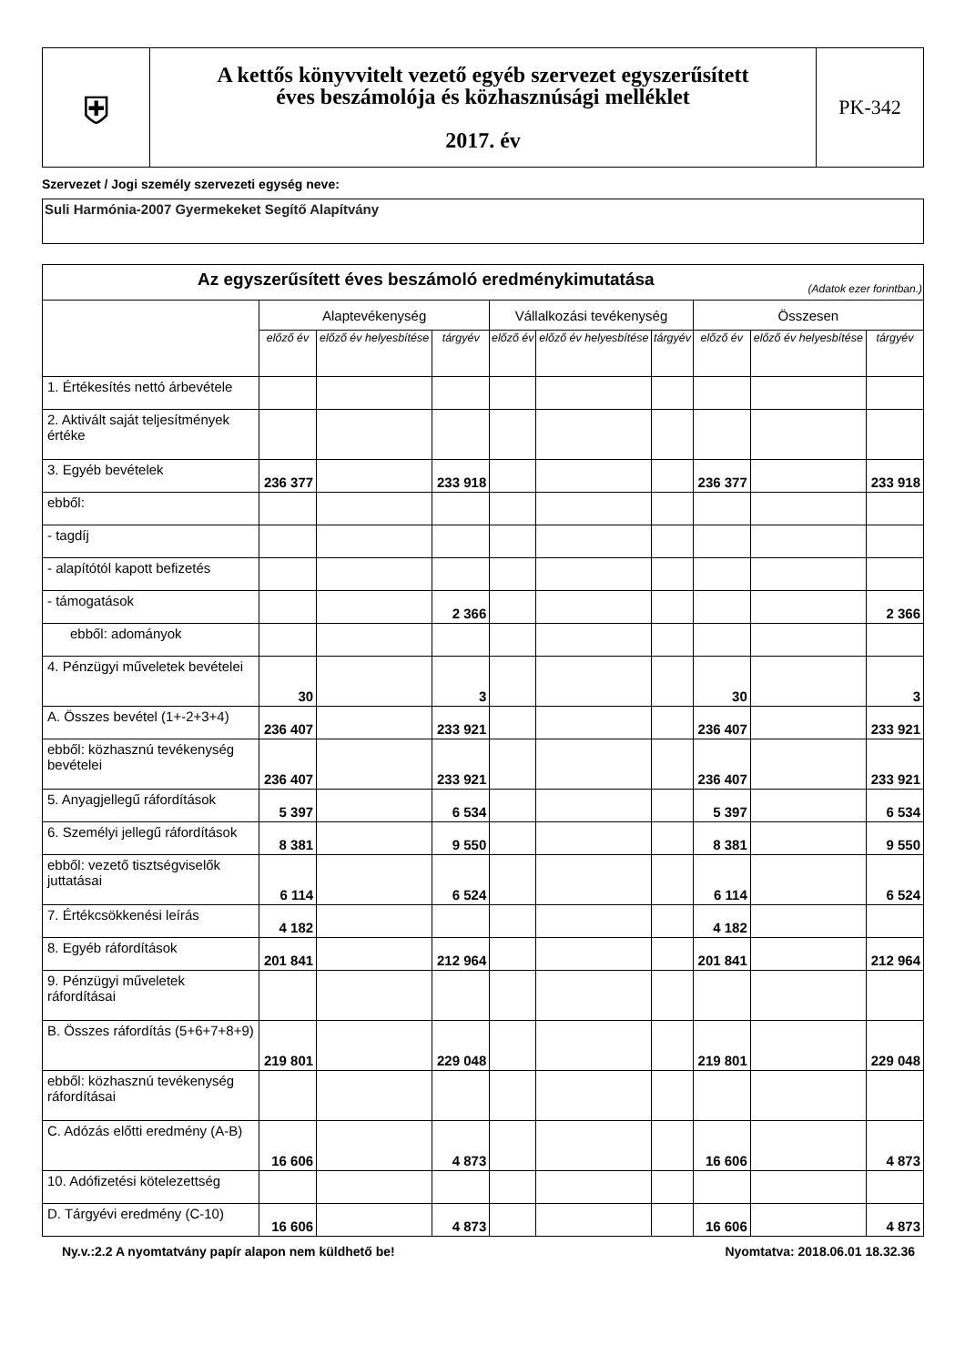| ⛨ | A kettős könyvvitelt vezető egyéb szervezet egyszerűsített éves beszámolója és közhasznúsági melléklet 2017. év | PK-342 |
Szervezet / Jogi személy szervezeti egység neve:
Suli Harmónia-2007 Gyermekeket Segítő Alapítvány
| Az egyszerűsített éves beszámoló eredménykimutatása (Adatok ezer forintban.) | | | | | | | | | |
| --- | --- | --- | --- | --- | --- | --- | --- | --- | --- |
| | Alaptevékenység | | | Vállalkozási tevékenység | | | Összesen | | |
| | előző év | előző év helyesbítése | tárgyév | előző év | előző év helyesbítése | tárgyév | előző év | előző év helyesbítése | tárgyév |
| 1. Értékesítés nettó árbevétele | | | | | | | | | |
| 2. Aktivált saját teljesítmények értéke | | | | | | | | | |
| 3. Egyéb bevételek | 236 377 | | 233 918 | | | | 236 377 | | 233 918 |
| ebből: | | | | | | | | | |
| - tagdíj | | | | | | | | | |
| - alapítótól kapott befizetés | | | | | | | | | |
| - támogatások | | | 2 366 | | | | | | 2 366 |
| ebből: adományok | | | | | | | | | |
| 4. Pénzügyi műveletek bevételei | 30 | | 3 | | | | 30 | | 3 |
| A. Összes bevétel (1+-2+3+4) | 236 407 | | 233 921 | | | | 236 407 | | 233 921 |
| ebből: közhasznú tevékenység bevételei | 236 407 | | 233 921 | | | | 236 407 | | 233 921 |
| 5. Anyagjellegű ráfordítások | 5 397 | | 6 534 | | | | 5 397 | | 6 534 |
| 6. Személyi jellegű ráfordítások | 8 381 | | 9 550 | | | | 8 381 | | 9 550 |
| ebből: vezető tisztségviselők juttatásai | 6 114 | | 6 524 | | | | 6 114 | | 6 524 |
| 7. Értékcsökkenési leírás | 4 182 | | | | | | 4 182 | | |
| 8. Egyéb ráfordítások | 201 841 | | 212 964 | | | | 201 841 | | 212 964 |
| 9. Pénzügyi műveletek ráfordításai | | | | | | | | | |
| B. Összes ráfordítás (5+6+7+8+9) | 219 801 | | 229 048 | | | | 219 801 | | 229 048 |
| ebből: közhasznú tevékenység ráfordításai | | | | | | | | | |
| C. Adózás előtti eredmény (A-B) | 16 606 | | 4 873 | | | | 16 606 | | 4 873 |
| 10. Adófizetési kötelezettség | | | | | | | | | |
| D. Tárgyévi eredmény (C-10) | 16 606 | | 4 873 | | | | 16 606 | | 4 873 |
Ny.v.:2.2 A nyomtatvány papír alapon nem küldhető be! Nyomtatva: 2018.06.01 18.32.36